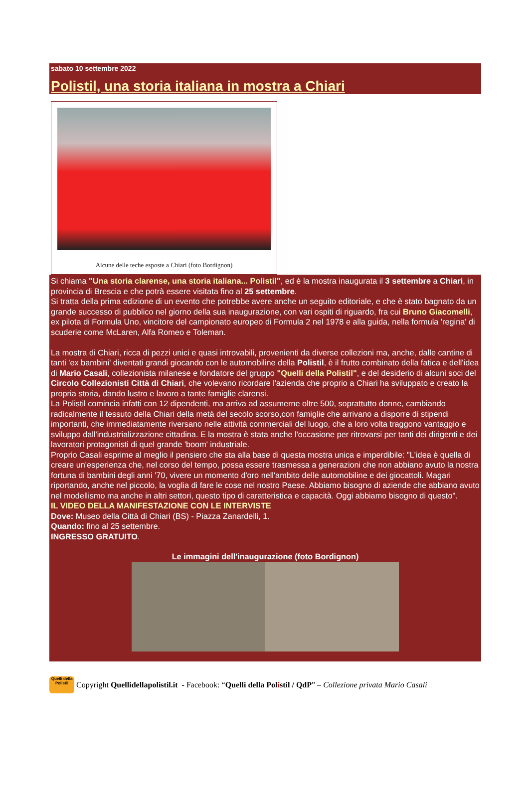sabato 10 settembre 2022
Polistil, una storia italiana in mostra a Chiari
Alcune delle teche esposte a Chiari (foto Bordignon)
Si chiama "Una storia clarense, una storia italiana... Polistil", ed è la mostra inaugurata il 3 settembre a Chiari, in provincia di Brescia e che potrà essere visitata fino al 25 settembre.
Si tratta della prima edizione di un evento che potrebbe avere anche un seguito editoriale, e che è stato bagnato da un grande successo di pubblico nel giorno della sua inaugurazione, con vari ospiti di riguardo, fra cui Bruno Giacomelli, ex pilota di Formula Uno, vincitore del campionato europeo di Formula 2 nel 1978 e alla guida, nella formula 'regina' di scuderie come McLaren, Alfa Romeo e Toleman.
La mostra di Chiari, ricca di pezzi unici e quasi introvabili, provenienti da diverse collezioni ma, anche, dalle cantine di tanti 'ex bambini' diventati grandi giocando con le automobiline della Polistil, è il frutto combinato della fatica e dell'idea di Mario Casali, collezionista milanese e fondatore del gruppo "Quelli della Polistil", e del desiderio di alcuni soci del Circolo Collezionisti Città di Chiari, che volevano ricordare l'azienda che proprio a Chiari ha sviluppato e creato la propria storia, dando lustro e lavoro a tante famiglie clarensi.
La Polistil comincia infatti con 12 dipendenti, ma arriva ad assumerne oltre 500, soprattutto donne, cambiando radicalmente il tessuto della Chiari della metà del secolo scorso,con famiglie che arrivano a disporre di stipendi importanti, che immediatamente riversano nelle attività commerciali del luogo, che a loro volta traggono vantaggio e sviluppo dall'industrializzazione cittadina. E la mostra è stata anche l'occasione per ritrovarsi per tanti dei dirigenti e dei lavoratori protagonisti di quel grande 'boom' industriale.
Proprio Casali esprime al meglio il pensiero che sta alla base di questa mostra unica e imperdibile: "L'idea è quella di creare un'esperienza che, nel corso del tempo, possa essere trasmessa a generazioni che non abbiano avuto la nostra fortuna di bambini degli anni '70, vivere un momento d'oro nell'ambito delle automobiline e dei giocattoli. Magari riportando, anche nel piccolo, la voglia di fare le cose nel nostro Paese. Abbiamo bisogno di aziende che abbiano avuto nel modellismo ma anche in altri settori, questo tipo di caratteristica e capacità. Oggi abbiamo bisogno di questo".
IL VIDEO DELLA MANIFESTAZIONE CON LE INTERVISTE
Dove: Museo della Città di Chiari (BS) - Piazza Zanardelli, 1.
Quando: fino al 25 settembre.
INGRESSO GRATUITO.
Le immagini dell'inaugurazione (foto Bordignon)
Quelli della Polistil
Copyright Quellidellapolistil.it - Facebook: “Quelli della Polistil / QdP” – Collezione privata Mario Casali